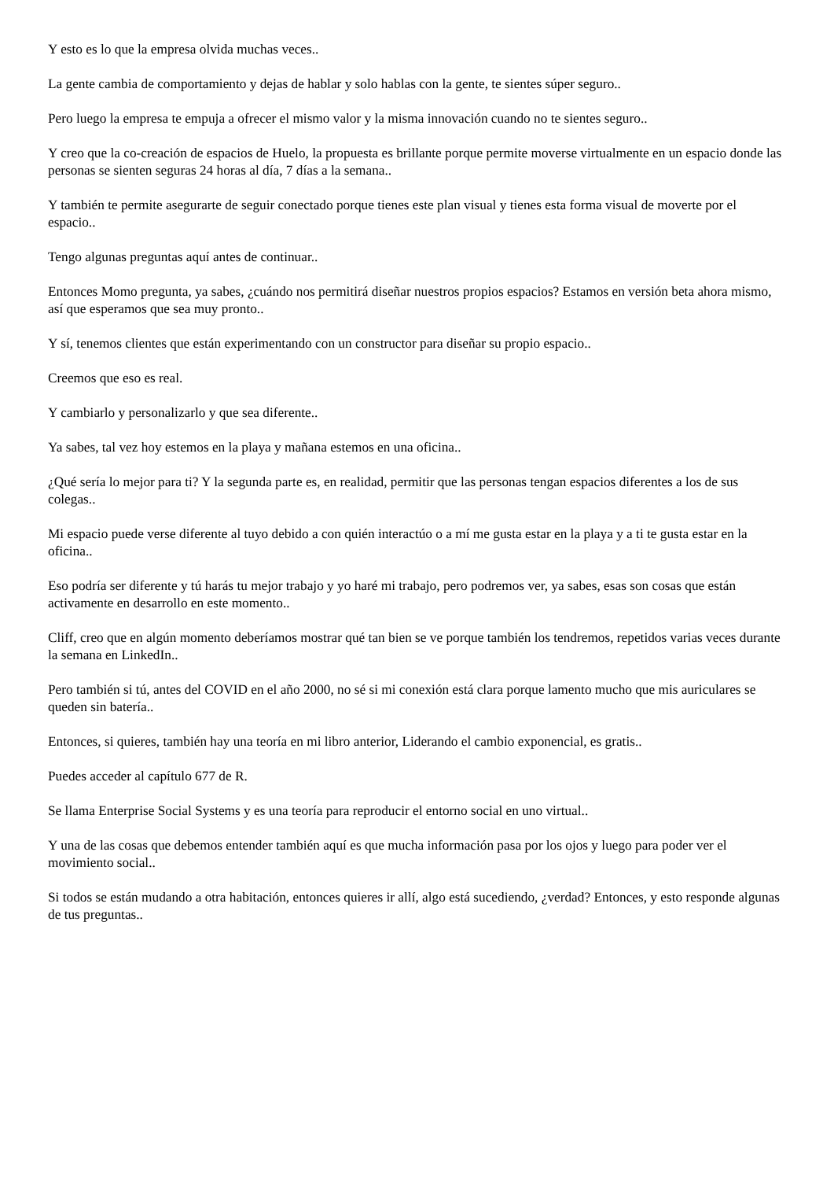Y esto es lo que la empresa olvida muchas veces..
La gente cambia de comportamiento y dejas de hablar y solo hablas con la gente, te sientes súper seguro..
Pero luego la empresa te empuja a ofrecer el mismo valor y la misma innovación cuando no te sientes seguro..
Y creo que la co-creación de espacios de Huelo, la propuesta es brillante porque permite moverse virtualmente en un espacio donde las personas se sienten seguras 24 horas al día, 7 días a la semana..
Y también te permite asegurarte de seguir conectado porque tienes este plan visual y tienes esta forma visual de moverte por el espacio..
Tengo algunas preguntas aquí antes de continuar..
Entonces Momo pregunta, ya sabes, ¿cuándo nos permitirá diseñar nuestros propios espacios? Estamos en versión beta ahora mismo, así que esperamos que sea muy pronto..
Y sí, tenemos clientes que están experimentando con un constructor para diseñar su propio espacio..
Creemos que eso es real.
Y cambiarlo y personalizarlo y que sea diferente..
Ya sabes, tal vez hoy estemos en la playa y mañana estemos en una oficina..
¿Qué sería lo mejor para ti? Y la segunda parte es, en realidad, permitir que las personas tengan espacios diferentes a los de sus colegas..
Mi espacio puede verse diferente al tuyo debido a con quién interactúo o a mí me gusta estar en la playa y a ti te gusta estar en la oficina..
Eso podría ser diferente y tú harás tu mejor trabajo y yo haré mi trabajo, pero podremos ver, ya sabes, esas son cosas que están activamente en desarrollo en este momento..
Cliff, creo que en algún momento deberíamos mostrar qué tan bien se ve porque también los tendremos, repetidos varias veces durante la semana en LinkedIn..
Pero también si tú, antes del COVID en el año 2000, no sé si mi conexión está clara porque lamento mucho que mis auriculares se queden sin batería..
Entonces, si quieres, también hay una teoría en mi libro anterior, Liderando el cambio exponencial, es gratis..
Puedes acceder al capítulo 677 de R.
Se llama Enterprise Social Systems y es una teoría para reproducir el entorno social en uno virtual..
Y una de las cosas que debemos entender también aquí es que mucha información pasa por los ojos y luego para poder ver el movimiento social..
Si todos se están mudando a otra habitación, entonces quieres ir allí, algo está sucediendo, ¿verdad? Entonces, y esto responde algunas de tus preguntas..